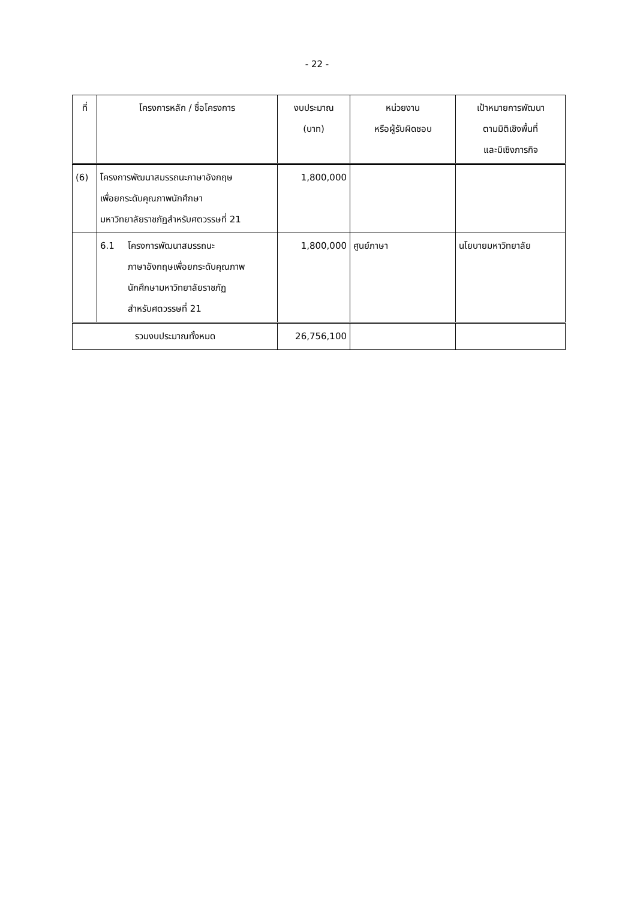- 22 -
| ที่ | โครงการหลัก / ชื่อโครงการ | งบประมาณ (บาท) | หน่วยงาน หรือผู้รับผิดชอบ | เป้าหมายการพัฒนา ตามมิติเชิงพื้นที่ และมิเชิงภารกิจ |
| --- | --- | --- | --- | --- |
| (6) | โครงการพัฒนาสมรรถนะภาษาอังกฤษ เพื่อยกระดับคุณภาพนักศึกษา มหาวิทยาลัยราชภัฏสำหรับศตวรรษที่ 21 | 1,800,000 | | |
| | 6.1 โครงการพัฒนาสมรรถนะ ภาษาอังกฤษเพื่อยกระดับคุณภาพ นักศึกษามหาวิทยาลัยราชภัฏ สำหรับศตวรรษที่ 21 | 1,800,000 | ศูนย์ภาษา | นโยบายมหาวิทยาลัย |
| รวมงบประมาณทั้งหมด | | 26,756,100 | | |